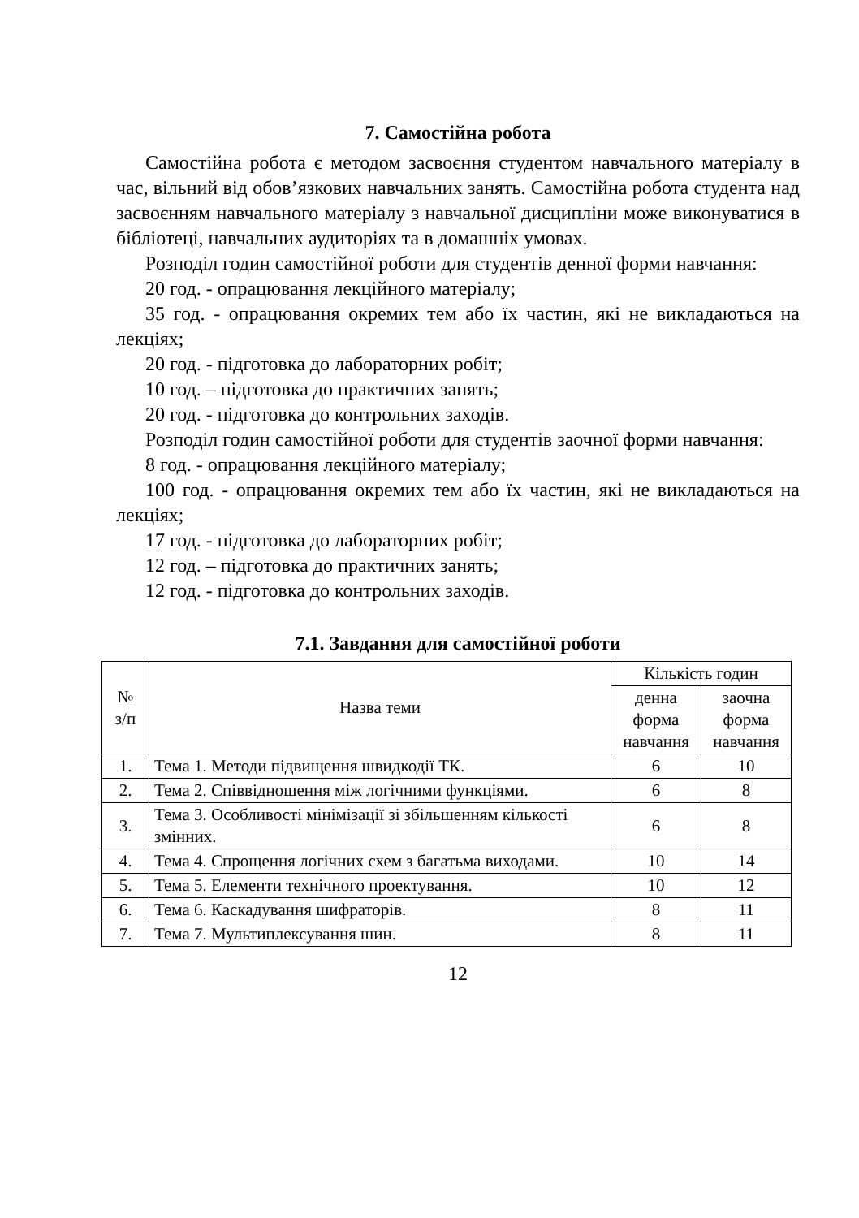7. Самостійна робота
Самостійна робота є методом засвоєння студентом навчального матеріалу в час, вільний від обов’язкових навчальних занять. Самостійна робота студента над засвоєнням навчального матеріалу з навчальної дисципліни може виконуватися в бібліотеці, навчальних аудиторіях та в домашніх умовах.
Розподіл годин самостійної роботи для студентів денної форми навчання:
20 год. - опрацювання лекційного матеріалу;
35 год. - опрацювання окремих тем або їх частин, які не викладаються на лекціях;
20 год. - підготовка до лабораторних робіт;
10 год. – підготовка до практичних занять;
20 год. - підготовка до контрольних заходів.
Розподіл годин самостійної роботи для студентів заочної форми навчання:
8 год. - опрацювання лекційного матеріалу;
100 год. - опрацювання окремих тем або їх частин, які не викладаються на лекціях;
17 год. - підготовка до лабораторних робіт;
12 год. – підготовка до практичних занять;
12 год. - підготовка до контрольних заходів.
7.1. Завдання для самостійної роботи
| № з/п | Назва теми | Кількість годин | |
| --- | --- | --- | --- |
| | | денна форма навчання | заочна форма навчання |
| 1. | Тема 1. Методи підвищення швидкодії ТК. | 6 | 10 |
| 2. | Тема 2. Співвідношення між логічними функціями. | 6 | 8 |
| 3. | Тема 3. Особливості мінімізації зі збільшенням кількості змінних. | 6 | 8 |
| 4. | Тема 4. Спрощення логічних схем з багатьма виходами. | 10 | 14 |
| 5. | Тема 5. Елементи технічного проектування. | 10 | 12 |
| 6. | Тема 6. Каскадування шифраторів. | 8 | 11 |
| 7. | Тема 7. Мультиплексування шин. | 8 | 11 |
12